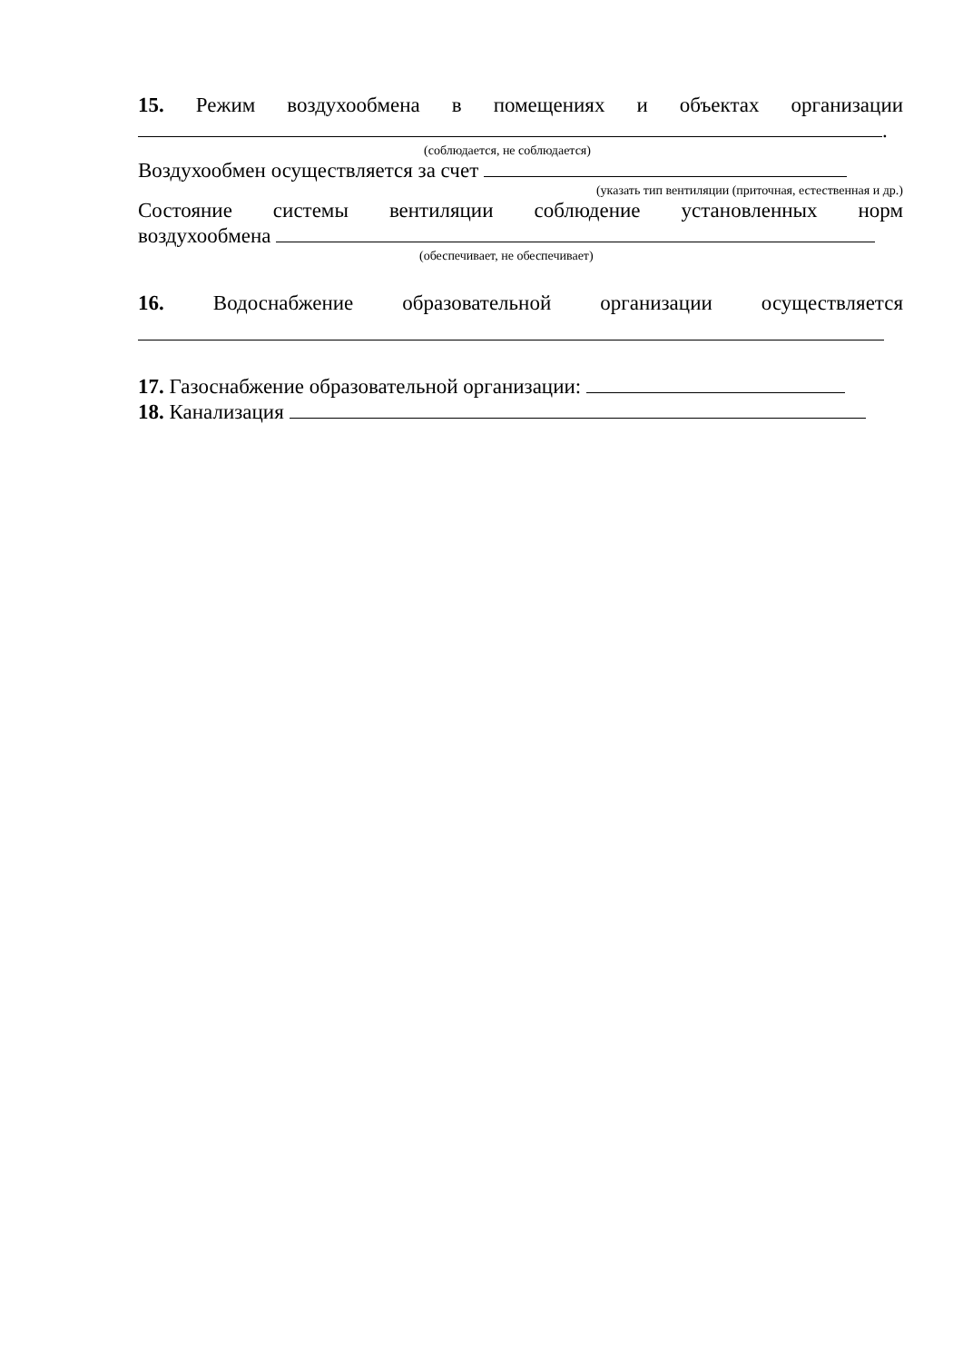15. Режим воздухообмена в помещениях и объектах организации
.
(соблюдается, не соблюдается)
Воздухообмен осуществляется за счет
(указать тип вентиляции (приточная, естественная и др.)
Состояние системы вентиляции соблюдение установленных норм
воздухообмена
(обеспечивает, не обеспечивает)
16. Водоснабжение образовательной организации осуществляется
17. Газоснабжение образовательной организации:
18. Канализация